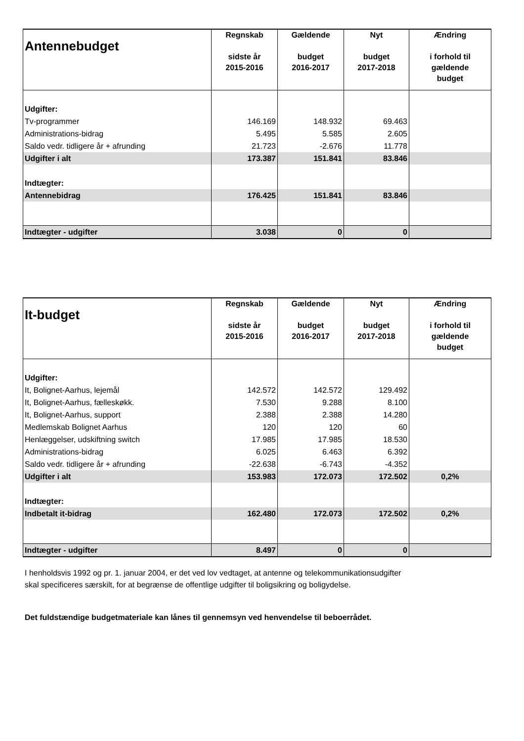| Antennebudget | Regnskab sidste år 2015-2016 | Gældende budget 2016-2017 | Nyt budget 2017-2018 | Ændring i forhold til gældende budget |
| --- | --- | --- | --- | --- |
| Udgifter: | | | | |
| Tv-programmer | 146.169 | 148.932 | 69.463 | |
| Administrations-bidrag | 5.495 | 5.585 | 2.605 | |
| Saldo vedr. tidligere år + afrunding | 21.723 | -2.676 | 11.778 | |
| Udgifter i alt | 173.387 | 151.841 | 83.846 | |
| Indtægter: | | | | |
| Antennebidrag | 176.425 | 151.841 | 83.846 | |
| Indtægter - udgifter | 3.038 | 0 | 0 | |
| It-budget | Regnskab sidste år 2015-2016 | Gældende budget 2016-2017 | Nyt budget 2017-2018 | Ændring i forhold til gældende budget |
| --- | --- | --- | --- | --- |
| Udgifter: | | | | |
| It, Bolignet-Aarhus, lejemål | 142.572 | 142.572 | 129.492 | |
| It, Bolignet-Aarhus, fælleskøkk. | 7.530 | 9.288 | 8.100 | |
| It, Bolignet-Aarhus, support | 2.388 | 2.388 | 14.280 | |
| Medlemskab Bolignet Aarhus | 120 | 120 | 60 | |
| Henlæggelser, udskiftning switch | 17.985 | 17.985 | 18.530 | |
| Administrations-bidrag | 6.025 | 6.463 | 6.392 | |
| Saldo vedr. tidligere år + afrunding | -22.638 | -6.743 | -4.352 | |
| Udgifter i alt | 153.983 | 172.073 | 172.502 | 0,2% |
| Indtægter: | | | | |
| Indbetalt it-bidrag | 162.480 | 172.073 | 172.502 | 0,2% |
| Indtægter - udgifter | 8.497 | 0 | 0 | |
I henholdsvis 1992 og pr. 1. januar 2004, er det ved lov vedtaget, at antenne og telekommunikationsudgifter
skal specificeres særskilt, for at begrænse de offentlige udgifter til boligsikring og boligydelse.
Det fuldstændige budgetmateriale kan lånes til gennemsyn ved henvendelse til beboerrådet.